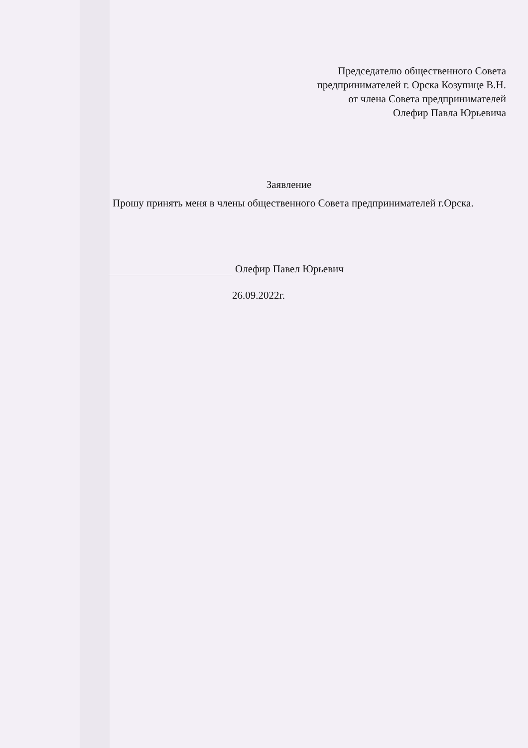Председателю общественного Совета
предпринимателей г. Орска Козупице В.Н.
от члена Совета предпринимателей
Олефир Павла Юрьевича
Заявление
Прошу принять меня в члены общественного Совета предпринимателей г.Орска.
Олефир Павел Юрьевич
26.09.2022г.